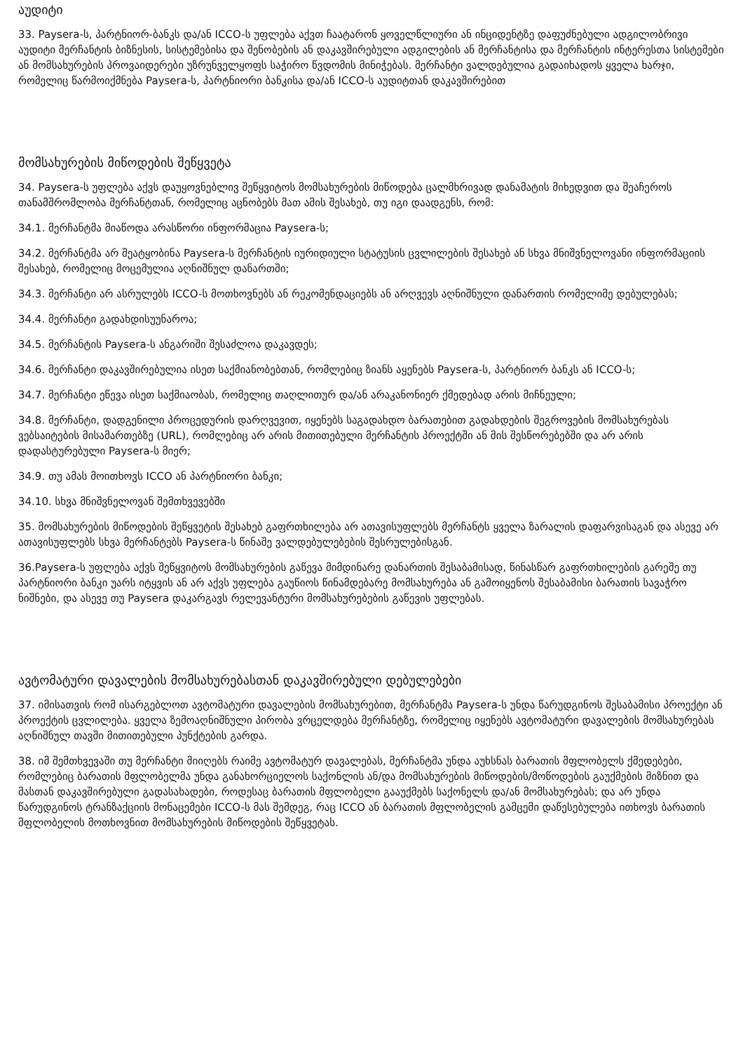აუდიტი
33. Paysera-ს, პარტნიორ-ბანკს და/ან ICCO-ს უფლება აქვთ ჩაატარონ ყოველწლიური ან ინციდენტზე დაფუძნებული ადგილობრივი აუდიტი მერჩანტის ბიზნესის, სისტემებისა და შენობების ან დაკავშირებული ადგილების ან მერჩანტისა და მერჩანტის ინტერესთა სისტემები ან მომსახურების პროვაიდერები უზრუნველყოფს საჭირო წვდომის მინიჭებას. მერჩანტი ვალდებულია გადაიხადოს ყველა ხარჯი, რომელიც წარმოიქმნება Paysera-ს, პარტნიორი ბანკისა და/ან ICCO-ს აუდიტთან დაკავშირებით
მომსახურების მიწოდების შეწყვეტა
34. Paysera-ს უფლება აქვს დაუყოვნებლივ შეწყვიტოს მომსახურების მიწოდება ცალმხრივად დანამატის მიხედვით და შეაჩეროს თანამშრომლობა მერჩანტთან, რომელიც აცნობებს მათ ამის შესახებ, თუ იგი დაადგენს, რომ:
34.1. მერჩანტმა მიაწოდა არასწორი ინფორმაცია Paysera-ს;
34.2. მერჩანტმა არ შეატყობინა Paysera-ს მერჩანტის იურიდიული სტატუსის ცვლილების შესახებ ან სხვა მნიშვნელოვანი ინფორმაციის შესახებ, რომელიც მოცემულია აღნიშნულ დანართში;
34.3. მერჩანტი არ ასრულებს ICCO-ს მოთხოვნებს ან რეკომენდაციებს ან არღვევს აღნიშნული დანართის რომელიმე დებულებას;
34.4. მერჩანტი გადახდისუუნაროა;
34.5. მერჩანტის Paysera-ს ანგარიში შესაძლოა დაკავდეს;
34.6. მერჩანტი დაკავშირებულია ისეთ საქმიანობებთან, რომლებიც ზიანს აყენებს Paysera-ს, პარტნიორ ბანკს ან ICCO-ს;
34.7. მერჩანტი ეწევა ისეთ საქმიაობას, რომელიც თაღლითურ და/ან არაკანონიერ ქმედებად არის მიჩნეული;
34.8. მერჩანტი, დადგენილი პროცედურის დარღვევით, იყენებს საგადახდო ბარათებით გადახდების შეგროვების მომსახურებას ვებსაიტების მისამართებზე (URL), რომლებიც არ არის მითითებული მერჩანტის პროექტში ან მის შესწორებებში და არ არის დადასტურებული Paysera-ს მიერ;
34.9. თუ ამას მოითხოვს ICCO ან პარტნიორი ბანკი;
34.10. სხვა მნიშვნელოვან შემთხვევებში
35. მომსახურების მიწოდების შეწყვეტის შესახებ გაფრთხილება არ ათავისუფლებს მერჩანტს ყველა ზარალის დაფარვისაგან და ასევე არ ათავისუფლებს სხვა მერჩანტებს Paysera-ს წინაშე ვალდებულებების შესრულებისგან.
36.Paysera-ს უფლება აქვს შეწყვიტოს მომსახურების გაწევა მიმდინარე დანართის შესაბამისად, წინასწარ გაფრთხილების გარეშე თუ პარტნიორი ბანკი უარს იტყვის ან არ აქვს უფლება გაუწიოს წინამდებარე მომსახურება ან გამოიყენოს შესაბამისი ბარათის სავაჭრო ნიშნები, და ასევე თუ Paysera დაკარგავს რელევანტური მომსახურებების გაწევის უფლებას.
ავტომატური დავალების მომსახურებასთან დაკავშირებული დებულებები
37. იმისათვის რომ ისარგებლოთ ავტომატური დავალების მომსახურებით, მერჩანტმა Paysera-ს უნდა წარუდგინოს შესაბამისი პროექტი ან პროექტის ცვლილება. ყველა ზემოაღნიშნული პირობა ვრცელდება მერჩანტზე, რომელიც იყენებს ავტომატური დავალების მომსახურებას აღნიშნულ თავში მითითებული პუნქტების გარდა.
38. იმ შემთხვევაში თუ მერჩანტი მიიღებს რაიმე ავტომატურ დავალებას, მერჩანტმა უნდა აუხსნას ბარათის მფლობელს ქმედებები, რომლებიც ბარათის მფლობელმა უნდა განახორციელოს საქონლის ან/და მომსახურების მიწოდების/მოწოდების გაუქმების მიზნით და მასთან დაკავშირებული გადასახადები, როდესაც ბარათის მფლობელი გააუქმებს საქონელს და/ან მომსახურებას; და არ უნდა წარუდგინოს ტრანზაქციის მონაცემები ICCO-ს მას შემდეგ, რაც ICCO ან ბარათის მფლობელის გამცემი დაწესებულება ითხოვს ბარათის მფლობელის მოთხოვნით მომსახურების მიწოდების შეწყვეტას.